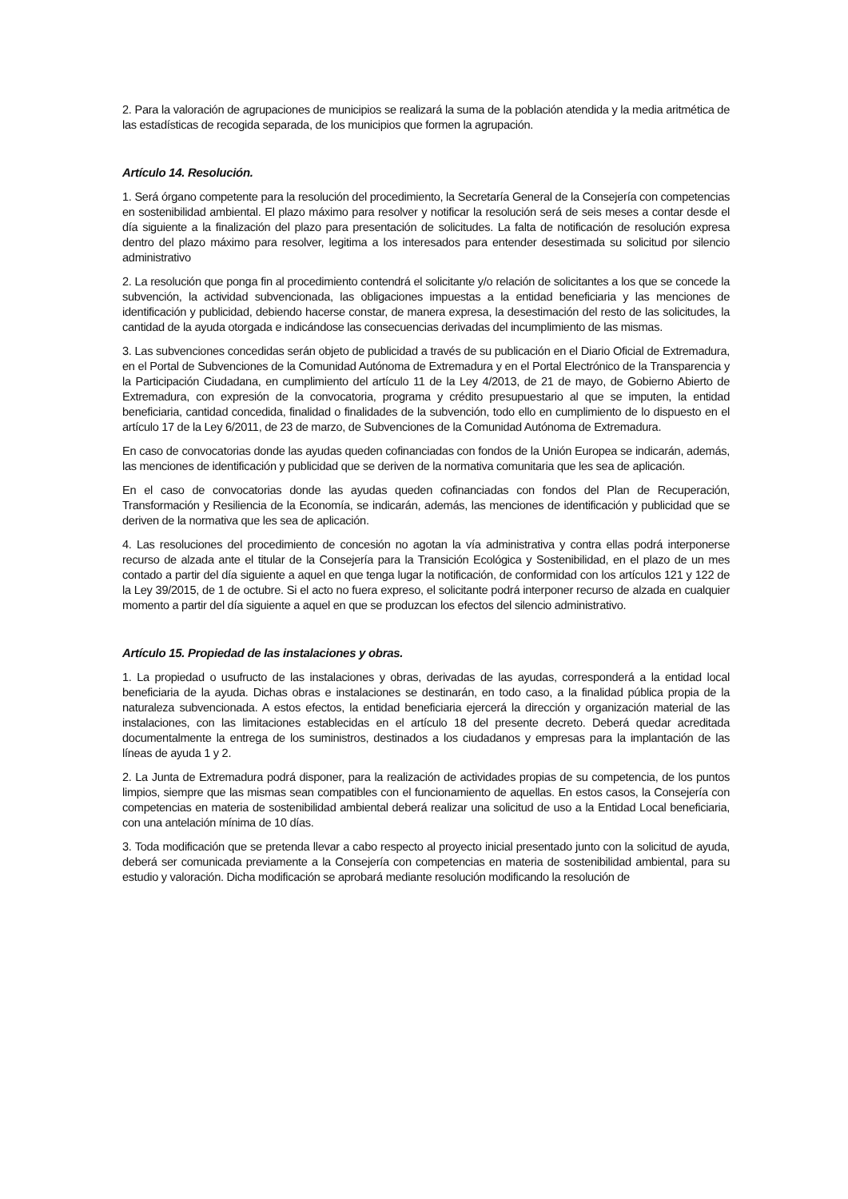2. Para la valoración de agrupaciones de municipios se realizará la suma de la población atendida y la media aritmética de las estadísticas de recogida separada, de los municipios que formen la agrupación.
Artículo 14. Resolución.
1. Será órgano competente para la resolución del procedimiento, la Secretaría General de la Consejería con competencias en sostenibilidad ambiental. El plazo máximo para resolver y notificar la resolución será de seis meses a contar desde el día siguiente a la finalización del plazo para presentación de solicitudes. La falta de notificación de resolución expresa dentro del plazo máximo para resolver, legitima a los interesados para entender desestimada su solicitud por silencio administrativo
2. La resolución que ponga fin al procedimiento contendrá el solicitante y/o relación de solicitantes a los que se concede la subvención, la actividad subvencionada, las obligaciones impuestas a la entidad beneficiaria y las menciones de identificación y publicidad, debiendo hacerse constar, de manera expresa, la desestimación del resto de las solicitudes, la cantidad de la ayuda otorgada e indicándose las consecuencias derivadas del incumplimiento de las mismas.
3. Las subvenciones concedidas serán objeto de publicidad a través de su publicación en el Diario Oficial de Extremadura, en el Portal de Subvenciones de la Comunidad Autónoma de Extremadura y en el Portal Electrónico de la Transparencia y la Participación Ciudadana, en cumplimiento del artículo 11 de la Ley 4/2013, de 21 de mayo, de Gobierno Abierto de Extremadura, con expresión de la convocatoria, programa y crédito presupuestario al que se imputen, la entidad beneficiaria, cantidad concedida, finalidad o finalidades de la subvención, todo ello en cumplimiento de lo dispuesto en el artículo 17 de la Ley 6/2011, de 23 de marzo, de Subvenciones de la Comunidad Autónoma de Extremadura.
En caso de convocatorias donde las ayudas queden cofinanciadas con fondos de la Unión Europea se indicarán, además, las menciones de identificación y publicidad que se deriven de la normativa comunitaria que les sea de aplicación.
En el caso de convocatorias donde las ayudas queden cofinanciadas con fondos del Plan de Recuperación, Transformación y Resiliencia de la Economía, se indicarán, además, las menciones de identificación y publicidad que se deriven de la normativa que les sea de aplicación.
4. Las resoluciones del procedimiento de concesión no agotan la vía administrativa y contra ellas podrá interponerse recurso de alzada ante el titular de la Consejería para la Transición Ecológica y Sostenibilidad, en el plazo de un mes contado a partir del día siguiente a aquel en que tenga lugar la notificación, de conformidad con los artículos 121 y 122 de la Ley 39/2015, de 1 de octubre. Si el acto no fuera expreso, el solicitante podrá interponer recurso de alzada en cualquier momento a partir del día siguiente a aquel en que se produzcan los efectos del silencio administrativo.
Artículo 15. Propiedad de las instalaciones y obras.
1. La propiedad o usufructo de las instalaciones y obras, derivadas de las ayudas, corresponderá a la entidad local beneficiaria de la ayuda. Dichas obras e instalaciones se destinarán, en todo caso, a la finalidad pública propia de la naturaleza subvencionada. A estos efectos, la entidad beneficiaria ejercerá la dirección y organización material de las instalaciones, con las limitaciones establecidas en el artículo 18 del presente decreto. Deberá quedar acreditada documentalmente la entrega de los suministros, destinados a los ciudadanos y empresas para la implantación de las líneas de ayuda 1 y 2.
2. La Junta de Extremadura podrá disponer, para la realización de actividades propias de su competencia, de los puntos limpios, siempre que las mismas sean compatibles con el funcionamiento de aquellas. En estos casos, la Consejería con competencias en materia de sostenibilidad ambiental deberá realizar una solicitud de uso a la Entidad Local beneficiaria, con una antelación mínima de 10 días.
3. Toda modificación que se pretenda llevar a cabo respecto al proyecto inicial presentado junto con la solicitud de ayuda, deberá ser comunicada previamente a la Consejería con competencias en materia de sostenibilidad ambiental, para su estudio y valoración. Dicha modificación se aprobará mediante resolución modificando la resolución de